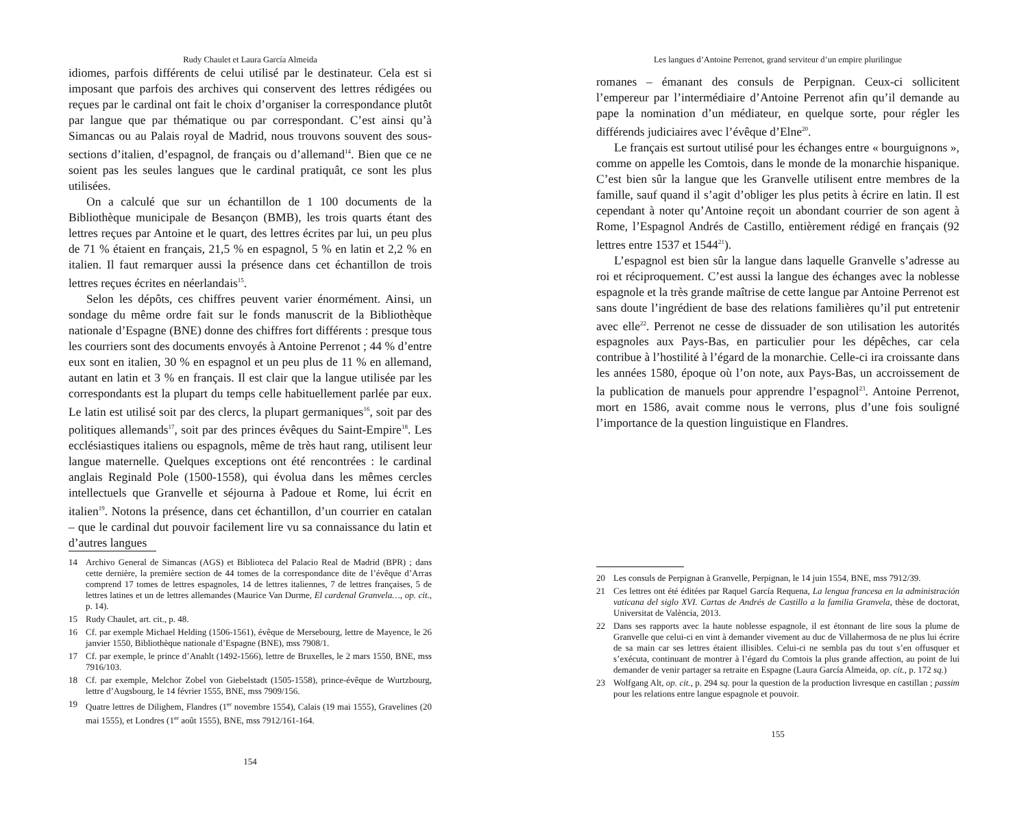Rudy Chaulet et Laura García Almeida
idiomes, parfois différents de celui utilisé par le destinateur. Cela est si imposant que parfois des archives qui conservent des lettres rédigées ou reçues par le cardinal ont fait le choix d’organiser la correspondance plutôt par langue que par thématique ou par correspondant. C’est ainsi qu’à Simancas ou au Palais royal de Madrid, nous trouvons souvent des sous-sections d’italien, d’espagnol, de français ou d’allemand<sup>14</sup>. Bien que ce ne soient pas les seules langues que le cardinal pratiquât, ce sont les plus utilisées.
On a calculé que sur un échantillon de 1 100 documents de la Bibliothèque municipale de Besançon (BMB), les trois quarts étant des lettres reçues par Antoine et le quart, des lettres écrites par lui, un peu plus de 71 % étaient en français, 21,5 % en espagnol, 5 % en latin et 2,2 % en italien. Il faut remarquer aussi la présence dans cet échantillon de trois lettres reçues écrites en néerlandais<sup>15</sup>.
Selon les dépôts, ces chiffres peuvent varier énormément. Ainsi, un sondage du même ordre fait sur le fonds manuscrit de la Bibliothèque nationale d’Espagne (BNE) donne des chiffres fort différents : presque tous les courriers sont des documents envoyés à Antoine Perrenot ; 44 % d’entre eux sont en italien, 30 % en espagnol et un peu plus de 11 % en allemand, autant en latin et 3 % en français. Il est clair que la langue utilisée par les correspondants est la plupart du temps celle habituellement parlée par eux. Le latin est utilisé soit par des clercs, la plupart germaniques<sup>16</sup>, soit par des politiques allemands<sup>17</sup>, soit par des princes évêques du Saint-Empire<sup>18</sup>. Les ecclésiastiques italiens ou espagnols, même de très haut rang, utilisent leur langue maternelle. Quelques exceptions ont été rencontrées : le cardinal anglais Reginald Pole (1500-1558), qui évolua dans les mêmes cercles intellectuels que Granvelle et séjourna à Padoue et Rome, lui écrit en italien<sup>19</sup>. Notons la présence, dans cet échantillon, d’un courrier en catalan – que le cardinal dut pouvoir facilement lire vu sa connaissance du latin et d’autres langues
14 Archivo General de Simancas (AGS) et Biblioteca del Palacio Real de Madrid (BPR) ; dans cette dernière, la première section de 44 tomes de la correspondance dite de l’évêque d’Arras comprend 17 tomes de lettres espagnoles, 14 de lettres italiennes, 7 de lettres françaises, 5 de lettres latines et un de lettres allemandes (Maurice Van Durme, El cardenal Granvela…, op. cit., p. 14).
15 Rudy Chaulet, art. cit., p. 48.
16 Cf. par exemple Michael Helding (1506-1561), évêque de Mersebourg, lettre de Mayence, le 26 janvier 1550, Bibliothèque nationale d’Espagne (BNE), mss 7908/1.
17 Cf. par exemple, le prince d’Anahlt (1492-1566), lettre de Bruxelles, le 2 mars 1550, BNE, mss 7916/103.
18 Cf. par exemple, Melchor Zobel von Giebelstadt (1505-1558), prince-évêque de Wurtzbourg, lettre d’Augsbourg, le 14 février 1555, BNE, mss 7909/156.
19 Quatre lettres de Dilighem, Flandres (1<sup>er</sup> novembre 1554), Calais (19 mai 1555), Gravelines (20 mai 1555), et Londres (1<sup>er</sup> août 1555), BNE, mss 7912/161-164.
154
Les langues d’Antoine Perrenot, grand serviteur d’un empire plurilingue
romanes – émanant des consuls de Perpignan. Ceux-ci sollicitent l’empereur par l’intermédiaire d’Antoine Perrenot afin qu’il demande au pape la nomination d’un médiateur, en quelque sorte, pour régler les différends judiciaires avec l’évêque d’Elne<sup>20</sup>.
Le français est surtout utilisé pour les échanges entre « bourguignons », comme on appelle les Comtois, dans le monde de la monarchie hispanique. C’est bien sûr la langue que les Granvelle utilisent entre membres de la famille, sauf quand il s’agit d’obliger les plus petits à écrire en latin. Il est cependant à noter qu’Antoine reçoit un abondant courrier de son agent à Rome, l’Espagnol Andrés de Castillo, entièrement rédigé en français (92 lettres entre 1537 et 1544<sup>21</sup>).
L’espagnol est bien sûr la langue dans laquelle Granvelle s’adresse au roi et réciproquement. C’est aussi la langue des échanges avec la noblesse espagnole et la très grande maîtrise de cette langue par Antoine Perrenot est sans doute l’ingrédient de base des relations familières qu’il put entretenir avec elle<sup>22</sup>. Perrenot ne cesse de dissuader de son utilisation les autorités espagnoles aux Pays-Bas, en particulier pour les dépêches, car cela contribue à l’hostilité à l’égard de la monarchie. Celle-ci ira croissante dans les années 1580, époque où l’on note, aux Pays-Bas, un accroissement de la publication de manuels pour apprendre l’espagnol<sup>23</sup>. Antoine Perrenot, mort en 1586, avait comme nous le verrons, plus d’une fois souligné l’importance de la question linguistique en Flandres.
20 Les consuls de Perpignan à Granvelle, Perpignan, le 14 juin 1554, BNE, mss 7912/39.
21 Ces lettres ont été éditées par Raquel García Requena, La lengua francesa en la administración vaticana del siglo XVI. Cartas de Andrés de Castillo a la familia Granvela, thèse de doctorat, Universitat de València, 2013.
22 Dans ses rapports avec la haute noblesse espagnole, il est étonnant de lire sous la plume de Granvelle que celui-ci en vint à demander vivement au duc de Villahermosa de ne plus lui écrire de sa main car ses lettres étaient illisibles. Celui-ci ne sembla pas du tout s’en offusquer et s’exécuta, continuant de montrer à l’égard du Comtois la plus grande affection, au point de lui demander de venir partager sa retraite en Espagne (Laura García Almeida, op. cit., p. 172 sq.)
23 Wolfgang Alt, op. cit., p. 294 sq. pour la question de la production livresque en castillan ; passim pour les relations entre langue espagnole et pouvoir.
155